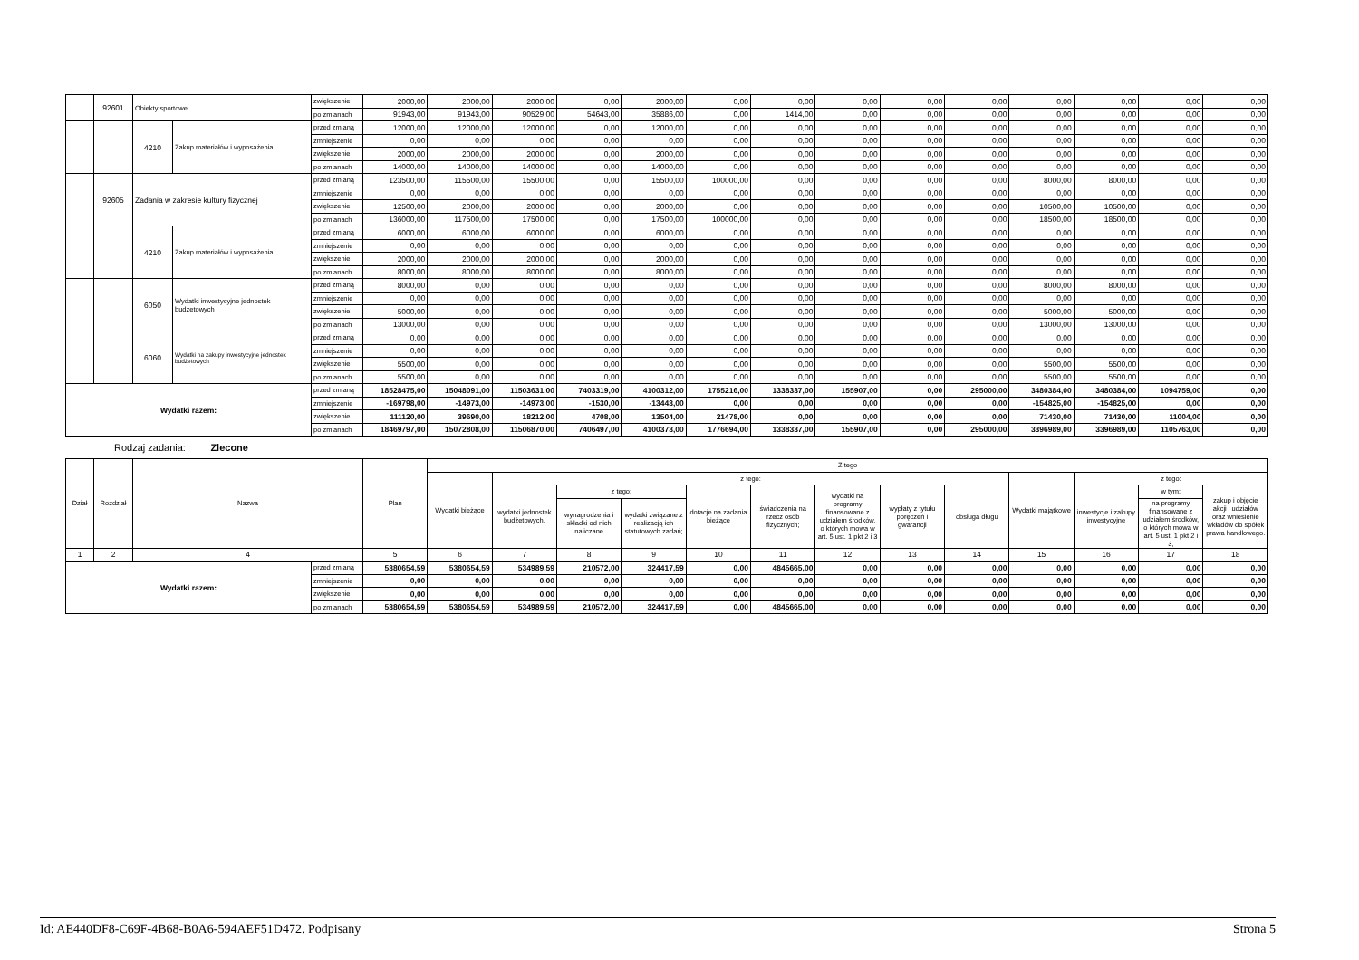| | 92601 | Obiekty sportowe | | zwiększenie | 2000,00 | 2000,00 | 2000,00 | 0,00 | 2000,00 | 0,00 | 0,00 | 0,00 | 0,00 | 0,00 | 0,00 | 0,00 | 0,00 | 0,00 |
| | | | | po zmianach | 91943,00 | 91943,00 | 90529,00 | 54643,00 | 35886,00 | 0,00 | 1414,00 | 0,00 | 0,00 | 0,00 | 0,00 | 0,00 | 0,00 | 0,00 |
| | | 4210 | Zakup materiałów i wyposażenia | przed zmianą | 12000,00 | 12000,00 | 12000,00 | 0,00 | 12000,00 | 0,00 | 0,00 | 0,00 | 0,00 | 0,00 | 0,00 | 0,00 | 0,00 | 0,00 |
| | | | | zmniejszenie | 0,00 | 0,00 | 0,00 | 0,00 | 0,00 | 0,00 | 0,00 | 0,00 | 0,00 | 0,00 | 0,00 | 0,00 | 0,00 | 0,00 |
| | | | | zwiększenie | 2000,00 | 2000,00 | 2000,00 | 0,00 | 2000,00 | 0,00 | 0,00 | 0,00 | 0,00 | 0,00 | 0,00 | 0,00 | 0,00 | 0,00 |
| | | | | po zmianach | 14000,00 | 14000,00 | 14000,00 | 0,00 | 14000,00 | 0,00 | 0,00 | 0,00 | 0,00 | 0,00 | 0,00 | 0,00 | 0,00 | 0,00 |
| | 92605 | Zadania w zakresie kultury fizycznej | | przed zmianą | 123500,00 | 115500,00 | 15500,00 | 0,00 | 15500,00 | 100000,00 | 0,00 | 0,00 | 0,00 | 0,00 | 8000,00 | 8000,00 | 0,00 | 0,00 |
| | | | | zmniejszenie | 0,00 | 0,00 | 0,00 | 0,00 | 0,00 | 0,00 | 0,00 | 0,00 | 0,00 | 0,00 | 0,00 | 0,00 | 0,00 | 0,00 |
| | | | | zwiększenie | 12500,00 | 2000,00 | 2000,00 | 0,00 | 2000,00 | 0,00 | 0,00 | 0,00 | 0,00 | 0,00 | 10500,00 | 10500,00 | 0,00 | 0,00 |
| | | | | po zmianach | 136000,00 | 117500,00 | 17500,00 | 0,00 | 17500,00 | 100000,00 | 0,00 | 0,00 | 0,00 | 0,00 | 18500,00 | 18500,00 | 0,00 | 0,00 |
| | | 4210 | Zakup materiałów i wyposażenia | przed zmianą | 6000,00 | 6000,00 | 6000,00 | 0,00 | 6000,00 | 0,00 | 0,00 | 0,00 | 0,00 | 0,00 | 0,00 | 0,00 | 0,00 | 0,00 |
| | | | | zmniejszenie | 0,00 | 0,00 | 0,00 | 0,00 | 0,00 | 0,00 | 0,00 | 0,00 | 0,00 | 0,00 | 0,00 | 0,00 | 0,00 | 0,00 |
| | | | | zwiększenie | 2000,00 | 2000,00 | 2000,00 | 0,00 | 2000,00 | 0,00 | 0,00 | 0,00 | 0,00 | 0,00 | 0,00 | 0,00 | 0,00 | 0,00 |
| | | | | po zmianach | 8000,00 | 8000,00 | 8000,00 | 0,00 | 8000,00 | 0,00 | 0,00 | 0,00 | 0,00 | 0,00 | 0,00 | 0,00 | 0,00 | 0,00 |
| | | 6050 | Wydatki inwestycyjne jednostek budżetowych | przed zmianą | 8000,00 | 0,00 | 0,00 | 0,00 | 0,00 | 0,00 | 0,00 | 0,00 | 0,00 | 0,00 | 8000,00 | 8000,00 | 0,00 | 0,00 |
| | | | | zmniejszenie | 0,00 | 0,00 | 0,00 | 0,00 | 0,00 | 0,00 | 0,00 | 0,00 | 0,00 | 0,00 | 0,00 | 0,00 | 0,00 | 0,00 |
| | | | | zwiększenie | 5000,00 | 0,00 | 0,00 | 0,00 | 0,00 | 0,00 | 0,00 | 0,00 | 0,00 | 0,00 | 5000,00 | 5000,00 | 0,00 | 0,00 |
| | | | | po zmianach | 13000,00 | 0,00 | 0,00 | 0,00 | 0,00 | 0,00 | 0,00 | 0,00 | 0,00 | 0,00 | 13000,00 | 13000,00 | 0,00 | 0,00 |
| | | 6060 | Wydatki na zakupy inwestycyjne jednostek budżetowych | przed zmianą | 0,00 | 0,00 | 0,00 | 0,00 | 0,00 | 0,00 | 0,00 | 0,00 | 0,00 | 0,00 | 0,00 | 0,00 | 0,00 | 0,00 |
| | | | | zmniejszenie | 0,00 | 0,00 | 0,00 | 0,00 | 0,00 | 0,00 | 0,00 | 0,00 | 0,00 | 0,00 | 0,00 | 0,00 | 0,00 | 0,00 |
| | | | | zwiększenie | 5500,00 | 0,00 | 0,00 | 0,00 | 0,00 | 0,00 | 0,00 | 0,00 | 0,00 | 0,00 | 5500,00 | 5500,00 | 0,00 | 0,00 |
| | | | | po zmianach | 5500,00 | 0,00 | 0,00 | 0,00 | 0,00 | 0,00 | 0,00 | 0,00 | 0,00 | 0,00 | 5500,00 | 5500,00 | 0,00 | 0,00 |
| Wydatki razem: | | | | przed zmianą | 18528475,00 | 15048091,00 | 11503631,00 | 7403319,00 | 4100312,00 | 1755216,00 | 1338337,00 | 155907,00 | 0,00 | 295000,00 | 3480384,00 | 3480384,00 | 1094759,00 | 0,00 |
| | | | | zmniejszenie | -169798,00 | -14973,00 | -14973,00 | -1530,00 | -13443,00 | 0,00 | 0,00 | 0,00 | 0,00 | 0,00 | -154825,00 | -154825,00 | 0,00 | 0,00 |
| | | | | zwiększenie | 111120,00 | 39690,00 | 18212,00 | 4708,00 | 13504,00 | 21478,00 | 0,00 | 0,00 | 0,00 | 0,00 | 71430,00 | 71430,00 | 11004,00 | 0,00 |
| | | | | po zmianach | 18469797,00 | 15072808,00 | 11506870,00 | 7406497,00 | 4100373,00 | 1776694,00 | 1338337,00 | 155907,00 | 0,00 | 295000,00 | 3396989,00 | 3396989,00 | 1105763,00 | 0,00 |
Rodzaj zadania: Zlecone
| Dział | Rozdział | Nazwa | | Plan | Z tego | | | | | | | | | | | | |
| --- | --- | --- | --- | --- | --- | --- | --- | --- | --- | --- | --- | --- | --- | --- | --- | --- | --- |
| | | | | | Wydatki bieżące | z tego: | | | | | | | | Wydatki majątkowe | z tego: | | |
| | | | | | | wydatki jednostek budżetowych, | z tego: | | dotacje na zadania bieżące | świadczenia na rzecz osób fizycznych; | wydatki na programy finansowane z udziałem środków, o których mowa w art. 5 ust. 1 pkt 2 i 3 | wypłaty z tytułu poręczeń i gwarancji | obsługa długu | | inwestycje i zakupy inwestycyjne | w tym: | zakup i objęcie akcji i udziałów oraz wniesienie wkładów do spółek prawa handlowego. |
| | | | | | | | wynagrodzenia i składki od nich naliczane | wydatki związane z realizacją ich statutowych zadań; | | | | | | | | na programy finansowane z udziałem środków, o których mowa w art. 5 ust. 1 pkt 2 i 3, | |
| 1 | 2 | 4 | | 5 | 6 | 7 | 8 | 9 | 10 | 11 | 12 | 13 | 14 | 15 | 16 | 17 | 18 |
| Wydatki razem: | | | przed zmianą | 5380654,59 | 5380654,59 | 534989,59 | 210572,00 | 324417,59 | 0,00 | 4845665,00 | 0,00 | 0,00 | 0,00 | 0,00 | 0,00 | 0,00 | 0,00 |
| | | | zmniejszenie | 0,00 | 0,00 | 0,00 | 0,00 | 0,00 | 0,00 | 0,00 | 0,00 | 0,00 | 0,00 | 0,00 | 0,00 | 0,00 | 0,00 |
| | | | zwiększenie | 0,00 | 0,00 | 0,00 | 0,00 | 0,00 | 0,00 | 0,00 | 0,00 | 0,00 | 0,00 | 0,00 | 0,00 | 0,00 | 0,00 |
| | | | po zmianach | 5380654,59 | 5380654,59 | 534989,59 | 210572,00 | 324417,59 | 0,00 | 4845665,00 | 0,00 | 0,00 | 0,00 | 0,00 | 0,00 | 0,00 | 0,00 |
Id: AE440DF8-C69F-4B68-B0A6-594AEF51D472. Podpisany Strona 5